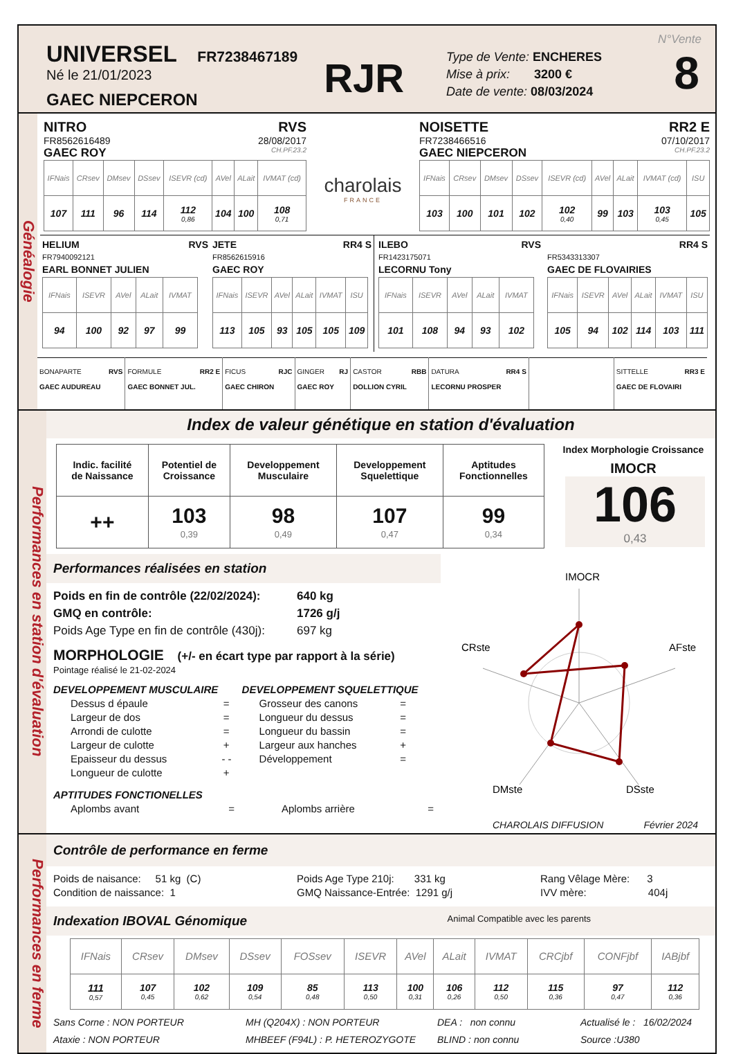UNIVERSEL FR7238467189
Né le 21/01/2023
GAEC NIEPCERON
RJR
Type de Vente: ENCHERES
Mise à prix: 3200 €
Date de vente: 08/03/2024
N°Vente
8
Généalogie
NITRO RVS
FR8562616489 28/08/2017
GAEC ROY CH.PF.23.2
| IFNais | CRsev | DMsev | DSsev | ISEVR (cd) | AVel | ALait | IVMAT (cd) |
| --- | --- | --- | --- | --- | --- | --- | --- |
| 107 | 111 | 96 | 114 | 112 0,86 | 104 | 100 | 108 0,71 |
charolais
FRANCE
NOISETTE RR2 E
FR7238466516 07/10/2017
GAEC NIEPCERON CH.PF.23.2
| IFNais | CRsev | DMsev | DSsev | ISEVR (cd) | AVel | ALait | IVMAT (cd) | ISU |
| --- | --- | --- | --- | --- | --- | --- | --- | --- |
| 103 | 100 | 101 | 102 | 102 0,40 | 99 | 103 | 103 0,45 | 105 |
HELIUM RVS
FR7940092121
EARL BONNET JULIEN
| IFNais | ISEVR | AVel | ALait | IVMAT |
| --- | --- | --- | --- | --- |
| 94 | 100 | 92 | 97 | 99 |
JETE RR4 S
FR8562615916
GAEC ROY
| IFNais | ISEVR | AVel | ALait | IVMAT | ISU |
| --- | --- | --- | --- | --- | --- |
| 113 | 105 | 93 | 105 | 105 | 109 |
ILEBO RVS
FR1423175071
LECORNU Tony
| IFNais | ISEVR | AVel | ALait | IVMAT |
| --- | --- | --- | --- | --- |
| 101 | 108 | 94 | 93 | 102 |
RR4 S
FR5343313307
GAEC DE FLOVAIRIES
| IFNais | ISEVR | AVel | ALait | IVMAT | ISU |
| --- | --- | --- | --- | --- | --- |
| 105 | 94 | 102 | 114 | 103 | 111 |
| BONAPARTE RVS GAEC AUDUREAU | FORMULE RR2 E GAEC BONNET JUL. | FICUS RJC GAEC CHIRON | GINGER RJ GAEC ROY | CASTOR RBB DOLLION CYRIL | DATURA RR4 S LECORNU PROSPER | | SITTELLE RR3 E GAEC DE FLOVAIRI |
Performances en station d'évaluation
Index de valeur génétique en station d'évaluation
| Indic. facilité de Naissance | Potentiel de Croissance | Developpement Musculaire | Developpement Squelettique | Aptitudes Fonctionnelles |
| ++ | 103 0,39 | 98 0,49 | 107 0,47 | 99 0,34 |
Index Morphologie Croissance
IMOCR
106
0,43
Performances réalisées en station
Poids en fin de contrôle (22/02/2024): 640 kg
GMQ en contrôle: 1726 g/j
Poids Age Type en fin de contrôle (430j): 697 kg
MORPHOLOGIE (+/- en écart type par rapport à la série)
Pointage réalisé le 21-02-2024
DEVELOPPEMENT MUSCULAIRE
Dessus d épaule =
Largeur de dos =
Arrondi de culotte =
Largeur de culotte +
Epaisseur du dessus - -
Longueur de culotte +
DEVELOPPEMENT SQUELETTIQUE
Grosseur des canons =
Longueur du dessus =
Longueur du bassin =
Largeur aux hanches +
Développement =
APTITUDES FONCTIONELLES
Aplombs avant = Aplombs arrière =
IMOCR
CRste
AFste
DMste
DSste
CHAROLAIS DIFFUSION Février 2024
Performances en ferme
Contrôle de performance en ferme
Poids de naisance: 51 kg (C)
Condition de naissance: 1
Poids Age Type 210j: 331 kg
GMQ Naissance-Entrée: 1291 g/j
Rang Vêlage Mère: 3
IVV mère: 404j
Indexation IBOVAL Génomique Animal Compatible avec les parents
| IFNais | CRsev | DMsev | DSsev | FOSsev | ISEVR | AVel | ALait | IVMAT | CRCjbf | CONFjbf | IABjbf |
| --- | --- | --- | --- | --- | --- | --- | --- | --- | --- | --- | --- |
| 111 0,57 | 107 0,45 | 102 0,62 | 109 0,54 | 85 0,48 | 113 0,50 | 100 0,31 | 106 0,26 | 112 0,50 | 115 0,36 | 97 0,47 | 112 0,36 |
Sans Corne : NON PORTEUR
Ataxie : NON PORTEUR
MH (Q204X) : NON PORTEUR
MHBEEF (F94L) : P. HETEROZYGOTE
DEA : non connu
BLIND : non connu
Actualisé le : 16/02/2024
Source :U380